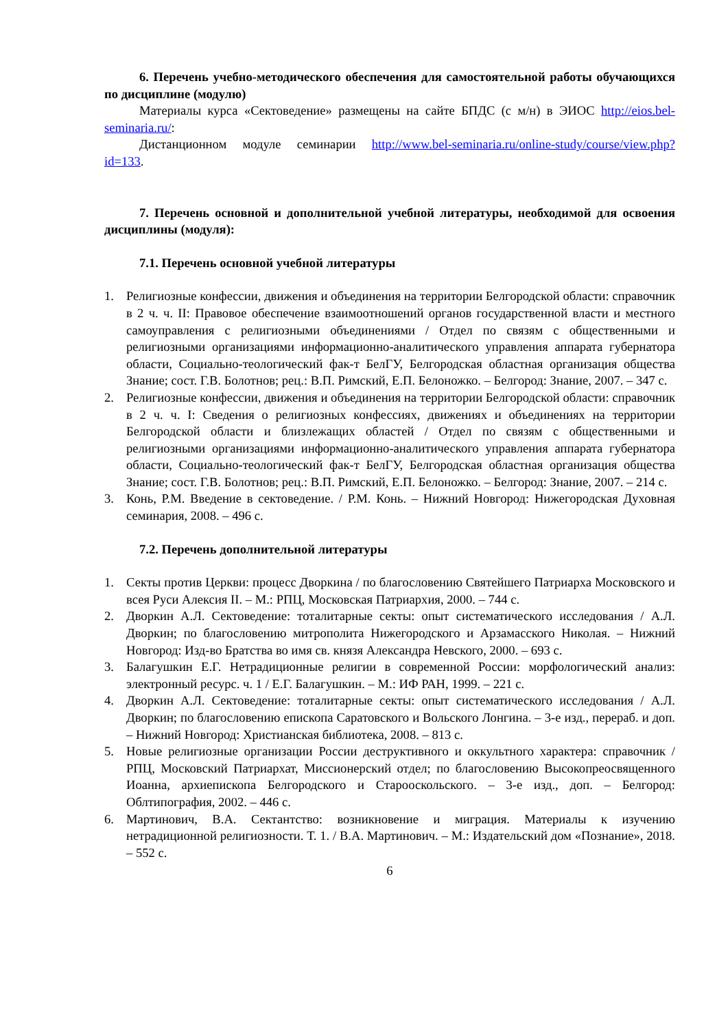6. Перечень учебно-методического обеспечения для самостоятельной работы обучающихся по дисциплине (модулю)
Материалы курса «Сектоведение» размещены на сайте БПДС (с м/н) в ЭИОС http://eios.bel-seminaria.ru/:
Дистанционном модуле семинарии http://www.bel-seminaria.ru/online-study/course/view.php?id=133.
7. Перечень основной и дополнительной учебной литературы, необходимой для освоения дисциплины (модуля):
7.1. Перечень основной учебной литературы
1. Религиозные конфессии, движения и объединения на территории Белгородской области: справочник в 2 ч. ч. II: Правовое обеспечение взаимоотношений органов государственной власти и местного самоуправления с религиозными объединениями / Отдел по связям с общественными и религиозными организациями информационно-аналитического управления аппарата губернатора области, Социально-теологический фак-т БелГУ, Белгородская областная организация общества Знание; сост. Г.В. Болотнов; рец.: В.П. Римский, Е.П. Белоножко. – Белгород: Знание, 2007. – 347 с.
2. Религиозные конфессии, движения и объединения на территории Белгородской области: справочник в 2 ч. ч. I: Сведения о религиозных конфессиях, движениях и объединениях на территории Белгородской области и близлежащих областей / Отдел по связям с общественными и религиозными организациями информационно-аналитического управления аппарата губернатора области, Социально-теологический фак-т БелГУ, Белгородская областная организация общества Знание; сост. Г.В. Болотнов; рец.: В.П. Римский, Е.П. Белоножко. – Белгород: Знание, 2007. – 214 с.
3. Конь, Р.М. Введение в сектоведение. / Р.М. Конь. – Нижний Новгород: Нижегородская Духовная семинария, 2008. – 496 с.
7.2. Перечень дополнительной литературы
1. Секты против Церкви: процесс Дворкина / по благословению Святейшего Патриарха Московского и всея Руси Алексия II. – М.: РПЦ, Московская Патриархия, 2000. – 744 с.
2. Дворкин А.Л. Сектоведение: тоталитарные секты: опыт систематического исследования / А.Л. Дворкин; по благословению митрополита Нижегородского и Арзамасского Николая. – Нижний Новгород: Изд-во Братства во имя св. князя Александра Невского, 2000. – 693 с.
3. Балагушкин Е.Г. Нетрадиционные религии в современной России: морфологический анализ: электронный ресурс. ч. 1 / Е.Г. Балагушкин. – М.: ИФ РАН, 1999. – 221 с.
4. Дворкин А.Л. Сектоведение: тоталитарные секты: опыт систематического исследования / А.Л. Дворкин; по благословению епископа Саратовского и Вольского Лонгина. – 3-е изд., перераб. и доп. – Нижний Новгород: Христианская библиотека, 2008. – 813 с.
5. Новые религиозные организации России деструктивного и оккультного характера: справочник / РПЦ, Московский Патриархат, Миссионерский отдел; по благословению Высокопреосвященного Иоанна, архиепископа Белгородского и Старооскольского. – 3-е изд., доп. – Белгород: Облтипография, 2002. – 446 с.
6. Мартинович, В.А. Сектантство: возникновение и миграция. Материалы к изучению нетрадиционной религиозности. Т. 1. / В.А. Мартинович. – М.: Издательский дом «Познание», 2018. – 552 с.
6